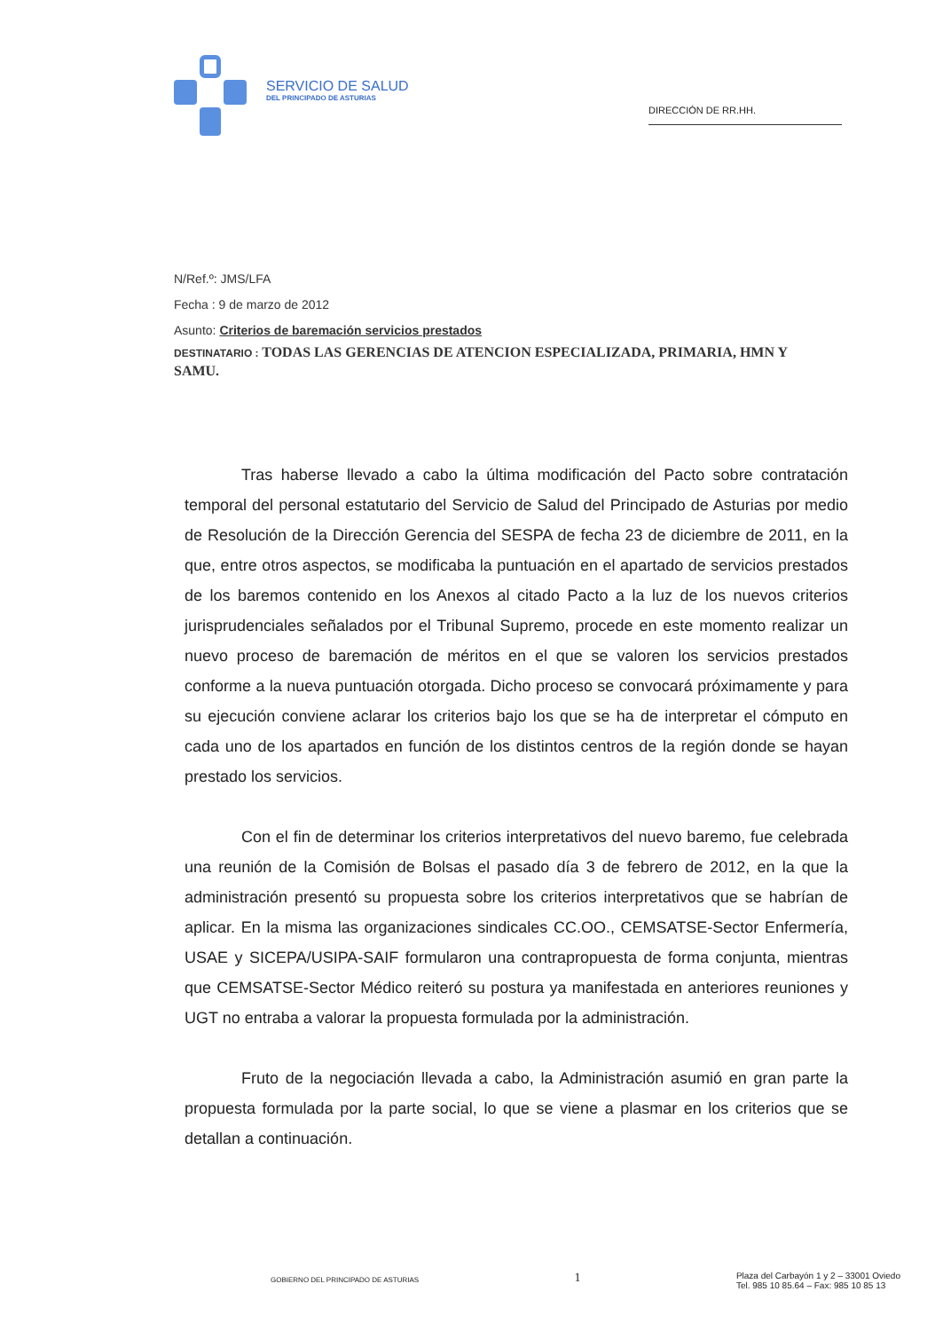SERVICIO DE SALUD
DEL PRINCIPADO DE ASTURIAS
DIRECCIÓN DE RR.HH.
N/Ref.º: JMS/LFA
Fecha : 9 de marzo de 2012
Asunto: Criterios de baremación servicios prestados
DESTINATARIO : TODAS LAS GERENCIAS DE ATENCION ESPECIALIZADA, PRIMARIA, HMN Y SAMU.
Tras haberse llevado a cabo la última modificación del Pacto sobre contratación temporal del personal estatutario del Servicio de Salud del Principado de Asturias por medio de Resolución de la Dirección Gerencia del SESPA de fecha 23 de diciembre de 2011, en la que, entre otros aspectos, se modificaba la puntuación en el apartado de servicios prestados de los baremos contenido en los Anexos al citado Pacto a la luz de los nuevos criterios jurisprudenciales señalados por el Tribunal Supremo, procede en este momento realizar un nuevo proceso de baremación de méritos en el que se valoren los servicios prestados conforme a la nueva puntuación otorgada. Dicho proceso se convocará próximamente y para su ejecución conviene aclarar los criterios bajo los que se ha de interpretar el cómputo en cada uno de los apartados en función de los distintos centros de la región donde se hayan prestado los servicios.
Con el fin de determinar los criterios interpretativos del nuevo baremo, fue celebrada una reunión de la Comisión de Bolsas el pasado día 3 de febrero de 2012, en la que la administración presentó su propuesta sobre los criterios interpretativos que se habrían de aplicar. En la misma las organizaciones sindicales CC.OO., CEMSATSE-Sector Enfermería, USAE y SICEPA/USIPA-SAIF formularon una contrapropuesta de forma conjunta, mientras que CEMSATSE-Sector Médico reiteró su postura ya manifestada en anteriores reuniones y UGT no entraba a valorar la propuesta formulada por la administración.
Fruto de la negociación llevada a cabo, la Administración asumió en gran parte la propuesta formulada por la parte social, lo que se viene a plasmar en los criterios que se detallan a continuación.
GOBIERNO DEL PRINCIPADO DE ASTURIAS 1 Plaza del Carbayón 1 y 2 – 33001 Oviedo
Tel. 985 10 85.64 – Fax: 985 10 85 13